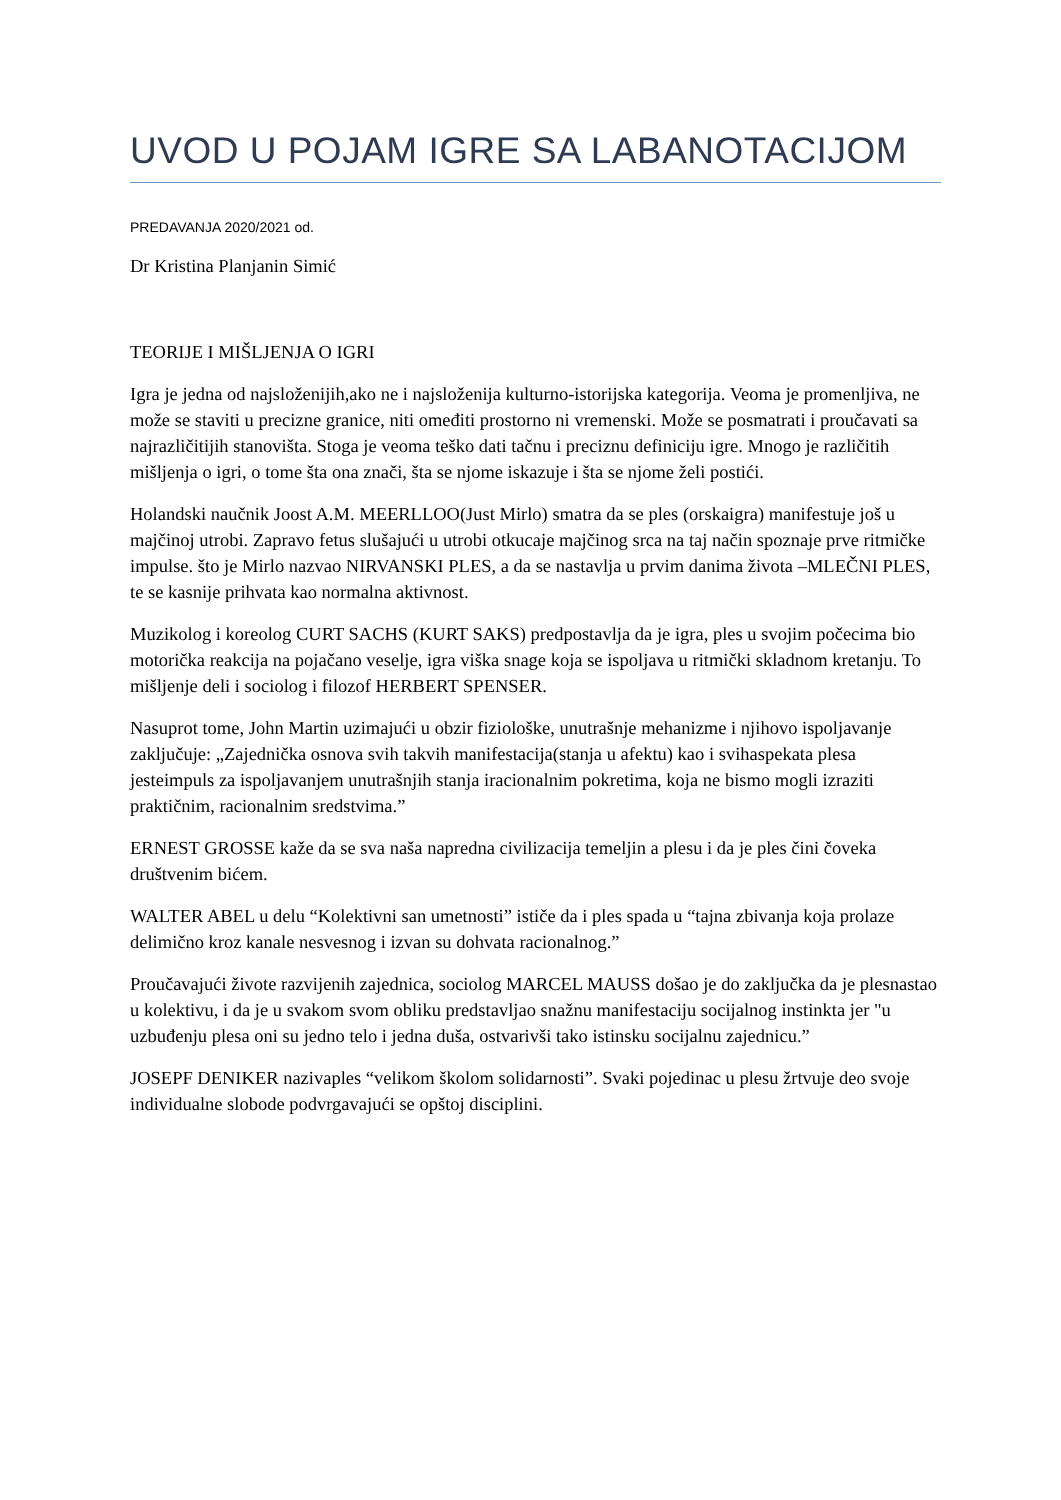UVOD U POJAM IGRE SA LABANOTACIJOM
PREDAVANJA 2020/2021 od.
Dr Kristina Planjanin Simić
TEORIJE I MIŠLJENJA O IGRI
Igra je jedna od najsloženijih,ako ne i najsloženija kulturno-istorijska kategorija. Veoma je promenljiva, ne može se staviti u precizne granice, niti omeđiti prostorno ni vremenski. Može se posmatrati i proučavati sa najrazličitijih stanovišta. Stoga je veoma teško dati tačnu i preciznu definiciju igre. Mnogo je različitih mišljenja o igri, o tome šta ona znači, šta se njome iskazuje i šta se njome želi postići.
Holandski naučnik Joost A.M. MEERLLOO(Just Mirlo) smatra da se ples (orskaigra) manifestuje još u majčinoj utrobi. Zapravo fetus slušajući u utrobi otkucaje majčinog srca na taj način spoznaje prve ritmičke impulse. što je Mirlo nazvao NIRVANSKI PLES, a da se nastavlja u prvim danima života –MLEČNI PLES, te se kasnije prihvata kao normalna aktivnost.
Muzikolog i koreolog CURT SACHS (KURT SAKS) predpostavlja da je igra, ples u svojim počecima bio motorička reakcija na pojačano veselje, igra viška snage koja se ispoljava u ritmički skladnom kretanju. To mišljenje deli i sociolog i filozof HERBERT SPENSER.
Nasuprot tome, John Martin uzimajući u obzir fiziološke, unutrašnje mehanizme i njihovo ispoljavanje zaključuje: „Zajednička osnova svih takvih manifestacija(stanja u afektu) kao i svihaspekata plesa jesteimpuls za ispoljavanjem unutrašnjih stanja iracionalnim pokretima, koja ne bismo mogli izraziti praktičnim, racionalnim sredstvima.”
ERNEST GROSSE kaže da se sva naša napredna civilizacija temeljin a plesu i da je ples čini čoveka društvenim bićem.
WALTER ABEL u delu “Kolektivni san umetnosti” ističe da i ples spada u “tajna zbivanja koja prolaze delimično kroz kanale nesvesnog i izvan su dohvata racionalnog.”
Proučavajući živote razvijenih zajednica, sociolog MARCEL MAUSS došao je do zaključka da je plesnastao u kolektivu, i da je u svakom svom obliku predstavljao snažnu manifestaciju socijalnog instinkta jer "u uzbuđenju plesa oni su jedno telo i jedna duša, ostvarivši tako istinsku socijalnu zajednicu.”
JOSEPF DENIKER nazivaples “velikom školom solidarnosti”. Svaki pojedinac u plesu žrtvuje deo svoje individualne slobode podvrgavajući se opštoj disciplini.